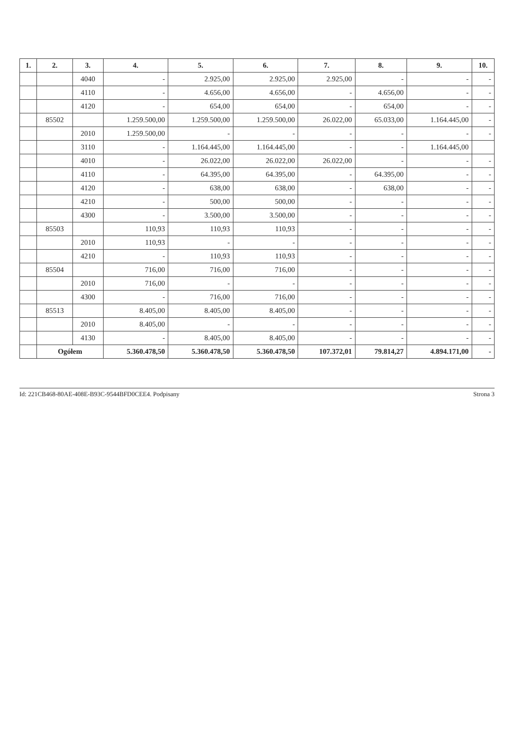| 1. | 2. | 3. | 4. | 5. | 6. | 7. | 8. | 9. | 10. |
| --- | --- | --- | --- | --- | --- | --- | --- | --- | --- |
| | | 4040 | - | 2.925,00 | 2.925,00 | 2.925,00 | - | - | - |
| | | 4110 | - | 4.656,00 | 4.656,00 | - | 4.656,00 | - | - |
| | | 4120 | - | 654,00 | 654,00 | - | 654,00 | - | - |
| | 85502 | | 1.259.500,00 | 1.259.500,00 | 1.259.500,00 | 26.022,00 | 65.033,00 | 1.164.445,00 | - |
| | | 2010 | 1.259.500,00 | - | - | - | - | - | - |
| | | 3110 | - | 1.164.445,00 | 1.164.445,00 | - | - | 1.164.445,00 | |
| | | 4010 | - | 26.022,00 | 26.022,00 | 26.022,00 | - | - | - |
| | | 4110 | - | 64.395,00 | 64.395,00 | - | 64.395,00 | - | - |
| | | 4120 | - | 638,00 | 638,00 | - | 638,00 | - | - |
| | | 4210 | - | 500,00 | 500,00 | - | - | - | - |
| | | 4300 | - | 3.500,00 | 3.500,00 | - | - | - | - |
| | 85503 | | 110,93 | 110,93 | 110,93 | - | - | - | - |
| | | 2010 | 110,93 | - | - | - | - | - | - |
| | | 4210 | - | 110,93 | 110,93 | - | - | - | - |
| | 85504 | | 716,00 | 716,00 | 716,00 | - | - | - | - |
| | | 2010 | 716,00 | - | - | - | - | - | - |
| | | 4300 | - | 716,00 | 716,00 | - | - | - | - |
| | 85513 | | 8.405,00 | 8.405,00 | 8.405,00 | - | - | - | - |
| | | 2010 | 8.405,00 | - | - | - | - | - | - |
| | | 4130 | - | 8.405,00 | 8.405,00 | - | - | - | - |
| | Ogółem | | 5.360.478,50 | 5.360.478,50 | 5.360.478,50 | 107.372,01 | 79.814,27 | 4.894.171,00 | - |
Id: 221CB468-80AE-408E-B93C-9544BFD0CEE4. Podpisany Strona 3